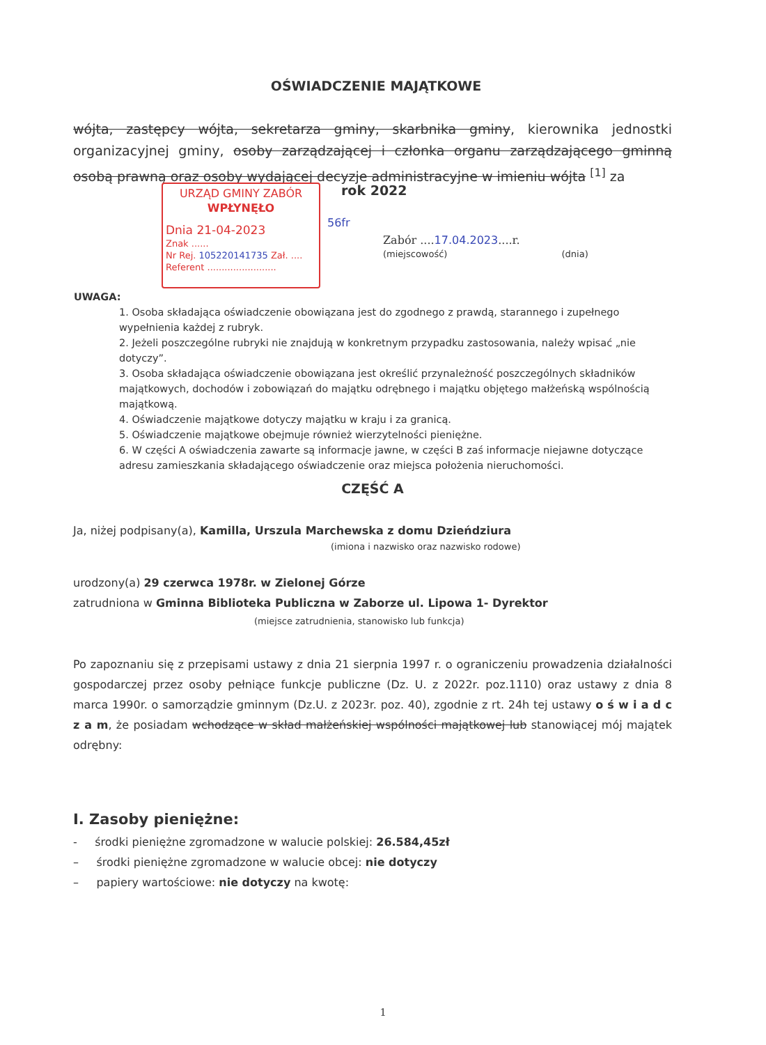OŚWIADCZENIE MAJĄTKOWE
wójta, zastępcy wójta, sekretarza gminy, skarbnika gminy, kierownika jednostki organizacyjnej gminy, osoby zarządzającej i członka organu zarządzającego gminną osobą prawną oraz osoby wydającej decyzje administracyjne w imieniu wójta <sup>[1]</sup> za
URZĄD GMINY ZABÓR
WPŁYNĘŁO
Dnia 21-04-2023
Znak ......
Nr Rej. 105220141735 Zał. ....
Referent ........................
rok 2022
56fr
Zabór ....17.04.2023....r.
(miejscowość) (dnia)
UWAGA:
1. Osoba składająca oświadczenie obowiązana jest do zgodnego z prawdą, starannego i zupełnego wypełnienia każdej z rubryk.
2. Jeżeli poszczególne rubryki nie znajdują w konkretnym przypadku zastosowania, należy wpisać „nie dotyczy”.
3. Osoba składająca oświadczenie obowiązana jest określić przynależność poszczególnych składników majątkowych, dochodów i zobowiązań do majątku odrębnego i majątku objętego małżeńską wspólnością majątkową.
4. Oświadczenie majątkowe dotyczy majątku w kraju i za granicą.
5. Oświadczenie majątkowe obejmuje również wierzytelności pieniężne.
6. W części A oświadczenia zawarte są informacje jawne, w części B zaś informacje niejawne dotyczące adresu zamieszkania składającego oświadczenie oraz miejsca położenia nieruchomości.
CZĘŚĆ A
Ja, niżej podpisany(a), Kamilla, Urszula Marchewska z domu Dzieńdziura
(imiona i nazwisko oraz nazwisko rodowe)
urodzony(a) 29 czerwca 1978r. w Zielonej Górze
zatrudniona w Gminna Biblioteka Publiczna w Zaborze ul. Lipowa 1- Dyrektor
(miejsce zatrudnienia, stanowisko lub funkcja)
Po zapoznaniu się z przepisami ustawy z dnia 21 sierpnia 1997 r. o ograniczeniu prowadzenia działalności gospodarczej przez osoby pełniące funkcje publiczne (Dz. U. z 2022r. poz.1110) oraz ustawy z dnia 8 marca 1990r. o samorządzie gminnym (Dz.U. z 2023r. poz. 40), zgodnie z rt. 24h tej ustawy o ś w i a d c z a m, że posiadam wchodzące w skład małżeńskiej wspólności majątkowej lub stanowiącej mój majątek odrębny:
I. Zasoby pieniężne:
- środki pieniężne zgromadzone w walucie polskiej: 26.584,45zł
– środki pieniężne zgromadzone w walucie obcej: nie dotyczy
– papiery wartościowe: nie dotyczy na kwotę:
1